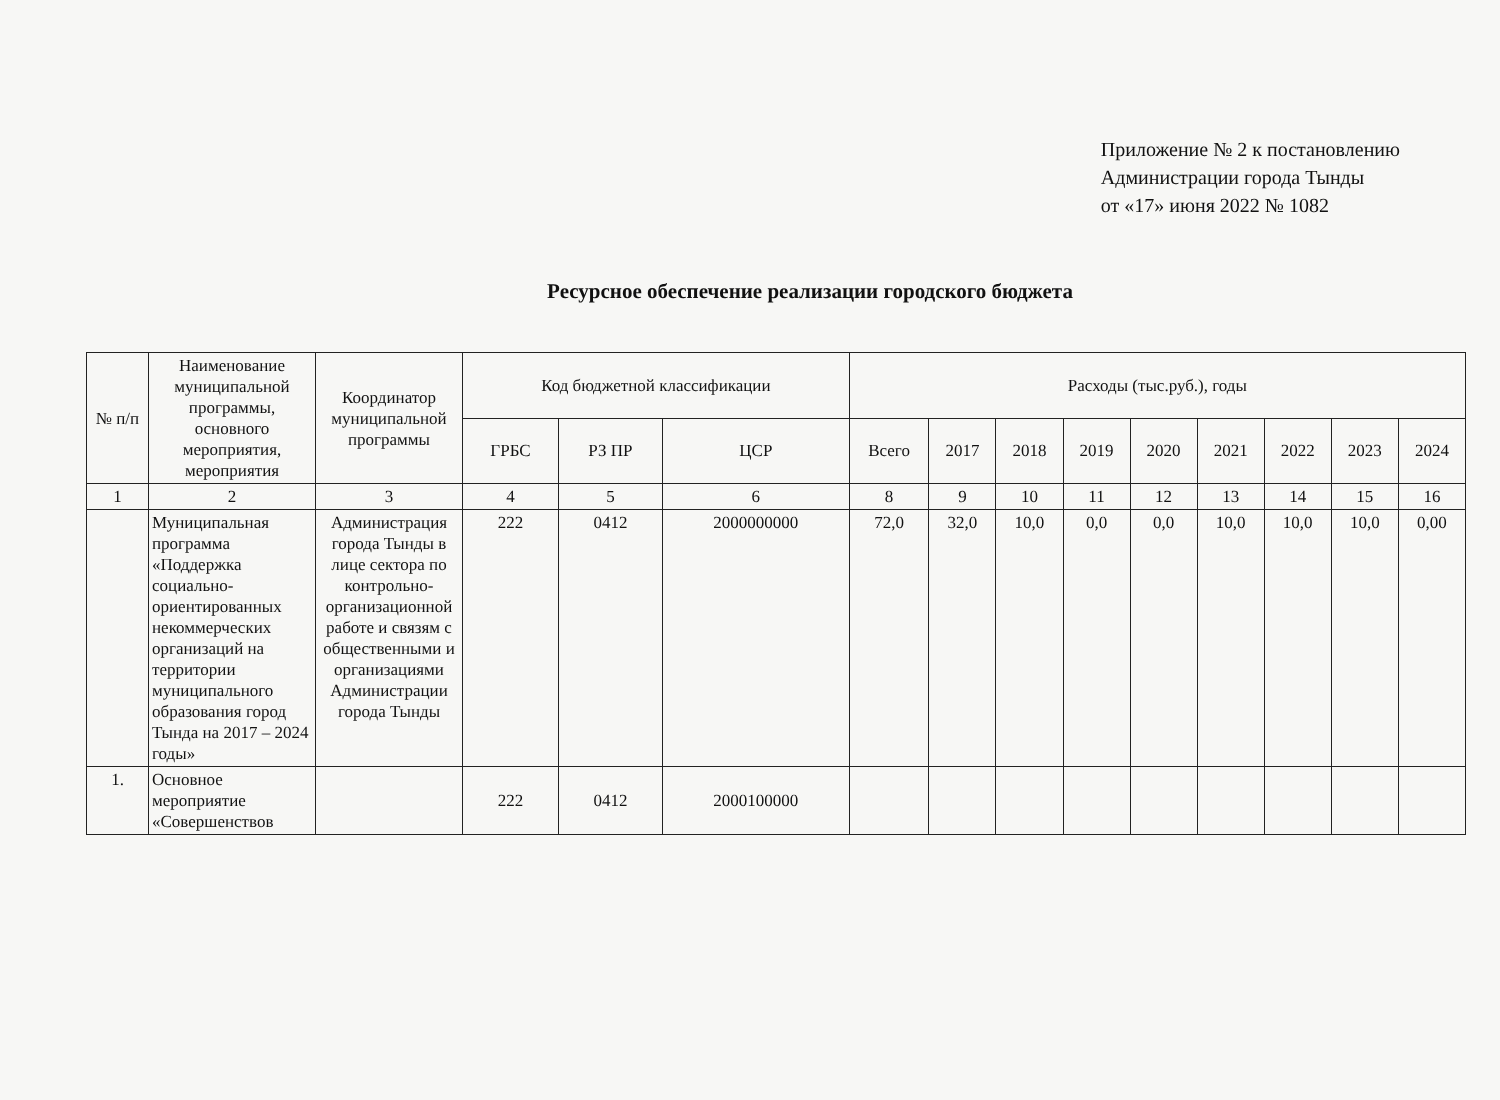Приложение № 2 к постановлению
Администрации города Тынды
от «17» июня 2022 № 1082
Ресурсное обеспечение реализации городского бюджета
| № п/п | Наименование муниципальной программы, основного мероприятия, мероприятия | Координатор муниципальной программы | Код бюджетной классификации | | | Расходы (тыс.руб.), годы | | | | | | | | |
| --- | --- | --- | --- | --- | --- | --- | --- | --- | --- | --- | --- | --- | --- | --- |
| | | | ГРБС | РЗ ПР | ЦСР | Всего | 2017 | 2018 | 2019 | 2020 | 2021 | 2022 | 2023 | 2024 |
| 1 | 2 | 3 | 4 | 5 | 6 | 8 | 9 | 10 | 11 | 12 | 13 | 14 | 15 | 16 |
| | Муниципальная программа «Поддержка социально-ориентированных некоммерческих организаций на территории муниципального образования город Тында на 2017 – 2024 годы» | Администрация города Тынды в лице сектора по контрольно-организационной работе и связям с общественными и организациями Администрации города Тынды | 222 | 0412 | 2000000000 | 72,0 | 32,0 | 10,0 | 0,0 | 0,0 | 10,0 | 10,0 | 10,0 | 0,00 |
| 1. | Основное мероприятие «Совершенствов | | 222 | 0412 | 2000100000 | | | | | | | | | |